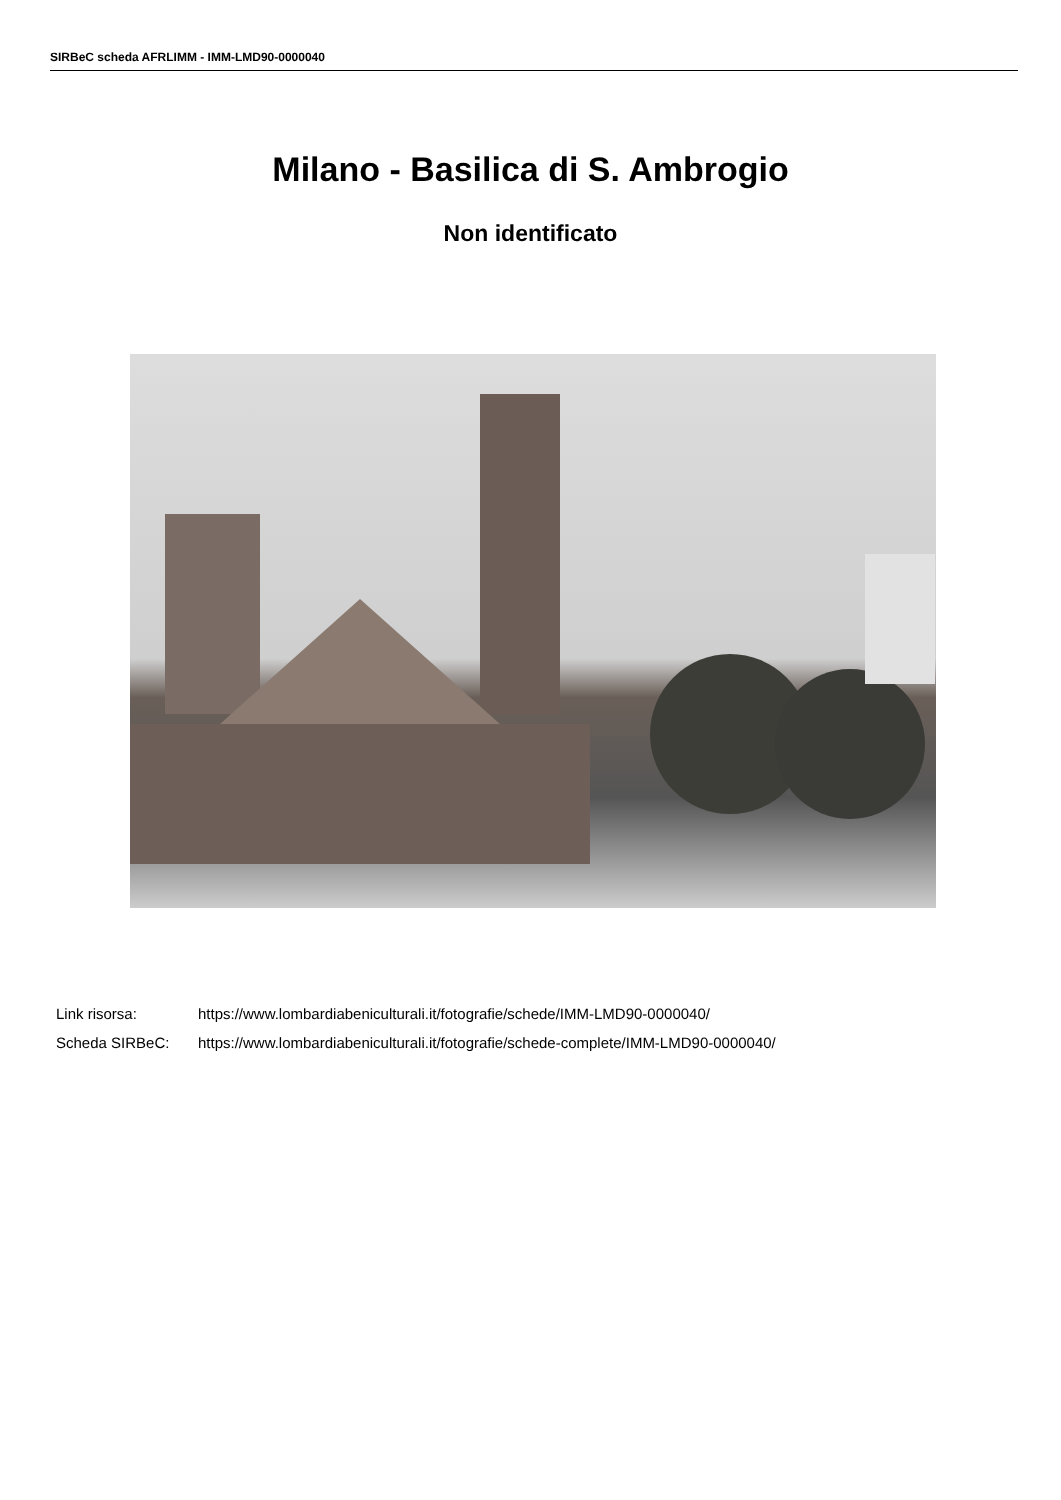SIRBeC scheda AFRLIMM - IMM-LMD90-0000040
Milano - Basilica di S. Ambrogio
Non identificato
Link risorsa: https://www.lombardiabeniculturali.it/fotografie/schede/IMM-LMD90-0000040/
Scheda SIRBeC: https://www.lombardiabeniculturali.it/fotografie/schede-complete/IMM-LMD90-0000040/